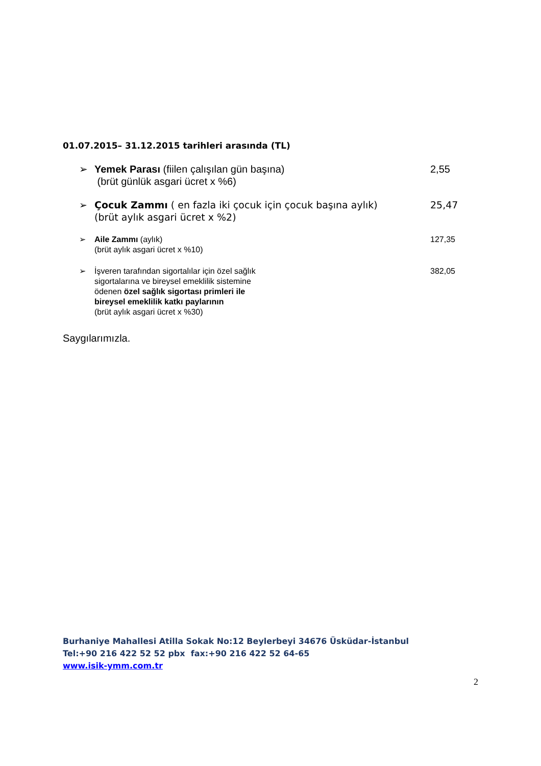01.07.2015– 31.12.2015 tarihleri arasında (TL)
➢ Yemek Parası (fiilen çalışılan gün başına)
(brüt günlük asgari ücret x %6)
2,55
➢ Çocuk Zammı ( en fazla iki çocuk için çocuk başına aylık)
(brüt aylık asgari ücret x %2)
25,47
➢ Aile Zammı (aylık)
(brüt aylık asgari ücret x %10)
127,35
➢ İşveren tarafından sigortalılar için özel sağlık
sigortalarına ve bireysel emeklilik sistemine
ödenen özel sağlık sigortası primleri ile
bireysel emeklilik katkı paylarının
(brüt aylık asgari ücret x %30)
382,05
Saygılarımızla.
Burhaniye Mahallesi Atilla Sokak No:12 Beylerbeyi 34676 Üsküdar-İstanbul
Tel:+90 216 422 52 52 pbx fax:+90 216 422 52 64-65
www.isik-ymm.com.tr
2